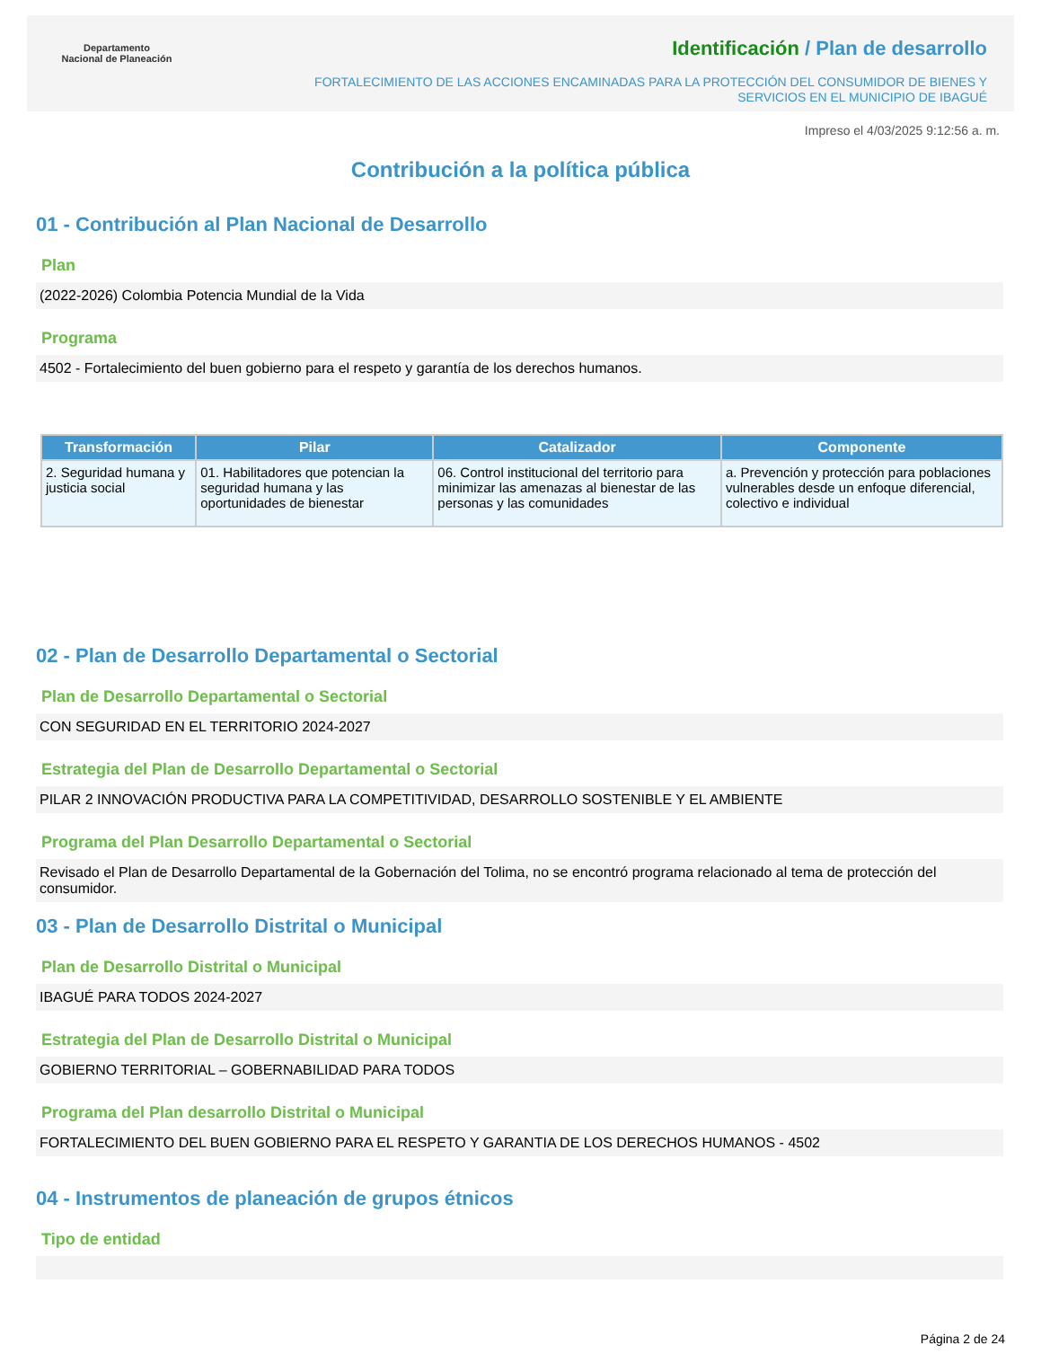Departamento
Nacional de Planeación
Identificación / Plan de desarrollo
FORTALECIMIENTO DE LAS ACCIONES ENCAMINADAS PARA LA PROTECCIÓN DEL CONSUMIDOR DE BIENES Y
SERVICIOS EN EL MUNICIPIO DE IBAGUÉ
Impreso el 4/03/2025 9:12:56 a. m.
Contribución a la política pública
01 - Contribución al Plan Nacional de Desarrollo
Plan
(2022-2026) Colombia Potencia Mundial de la Vida
Programa
4502 - Fortalecimiento del buen gobierno para el respeto y garantía de los derechos humanos.
| Transformación | Pilar | Catalizador | Componente |
| --- | --- | --- | --- |
| 2. Seguridad humana y justicia social | 01. Habilitadores que potencian la seguridad humana y las oportunidades de bienestar | 06. Control institucional del territorio para minimizar las amenazas al bienestar de las personas y las comunidades | a. Prevención y protección para poblaciones vulnerables desde un enfoque diferencial, colectivo e individual |
02 - Plan de Desarrollo Departamental o Sectorial
Plan de Desarrollo Departamental o Sectorial
CON SEGURIDAD EN EL TERRITORIO 2024-2027
Estrategia del Plan de Desarrollo Departamental o Sectorial
PILAR 2 INNOVACIÓN PRODUCTIVA PARA LA COMPETITIVIDAD, DESARROLLO SOSTENIBLE Y EL AMBIENTE
Programa del Plan Desarrollo Departamental o Sectorial
Revisado el Plan de Desarrollo Departamental de la Gobernación del Tolima, no se encontró programa relacionado al tema de protección del consumidor.
03 - Plan de Desarrollo Distrital o Municipal
Plan de Desarrollo Distrital o Municipal
IBAGUÉ PARA TODOS 2024-2027
Estrategia del Plan de Desarrollo Distrital o Municipal
GOBIERNO TERRITORIAL – GOBERNABILIDAD PARA TODOS
Programa del Plan desarrollo Distrital o Municipal
FORTALECIMIENTO DEL BUEN GOBIERNO PARA EL RESPETO Y GARANTIA DE LOS DERECHOS HUMANOS - 4502
04 - Instrumentos de planeación de grupos étnicos
Tipo de entidad
Página 2 de 24